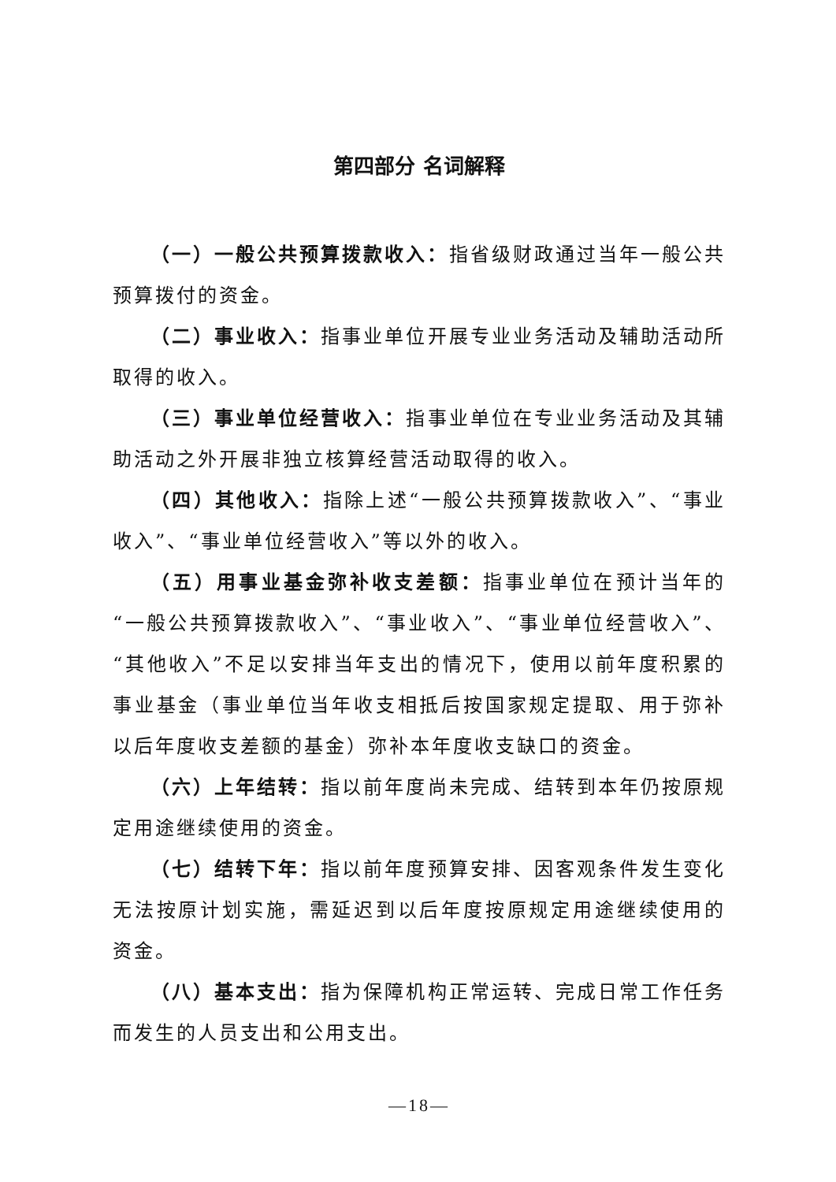第四部分 名词解释
（一）一般公共预算拨款收入：指省级财政通过当年一般公共预算拨付的资金。
（二）事业收入：指事业单位开展专业业务活动及辅助活动所取得的收入。
（三）事业单位经营收入：指事业单位在专业业务活动及其辅助活动之外开展非独立核算经营活动取得的收入。
（四）其他收入：指除上述“一般公共预算拨款收入”、“事业收入”、“事业单位经营收入”等以外的收入。
（五）用事业基金弥补收支差额：指事业单位在预计当年的“一般公共预算拨款收入”、“事业收入”、“事业单位经营收入”、“其他收入”不足以安排当年支出的情况下，使用以前年度积累的事业基金（事业单位当年收支相抵后按国家规定提取、用于弥补以后年度收支差额的基金）弥补本年度收支缺口的资金。
（六）上年结转：指以前年度尚未完成、结转到本年仍按原规定用途继续使用的资金。
（七）结转下年：指以前年度预算安排、因客观条件发生变化无法按原计划实施，需延迟到以后年度按原规定用途继续使用的资金。
（八）基本支出：指为保障机构正常运转、完成日常工作任务而发生的人员支出和公用支出。
—18—